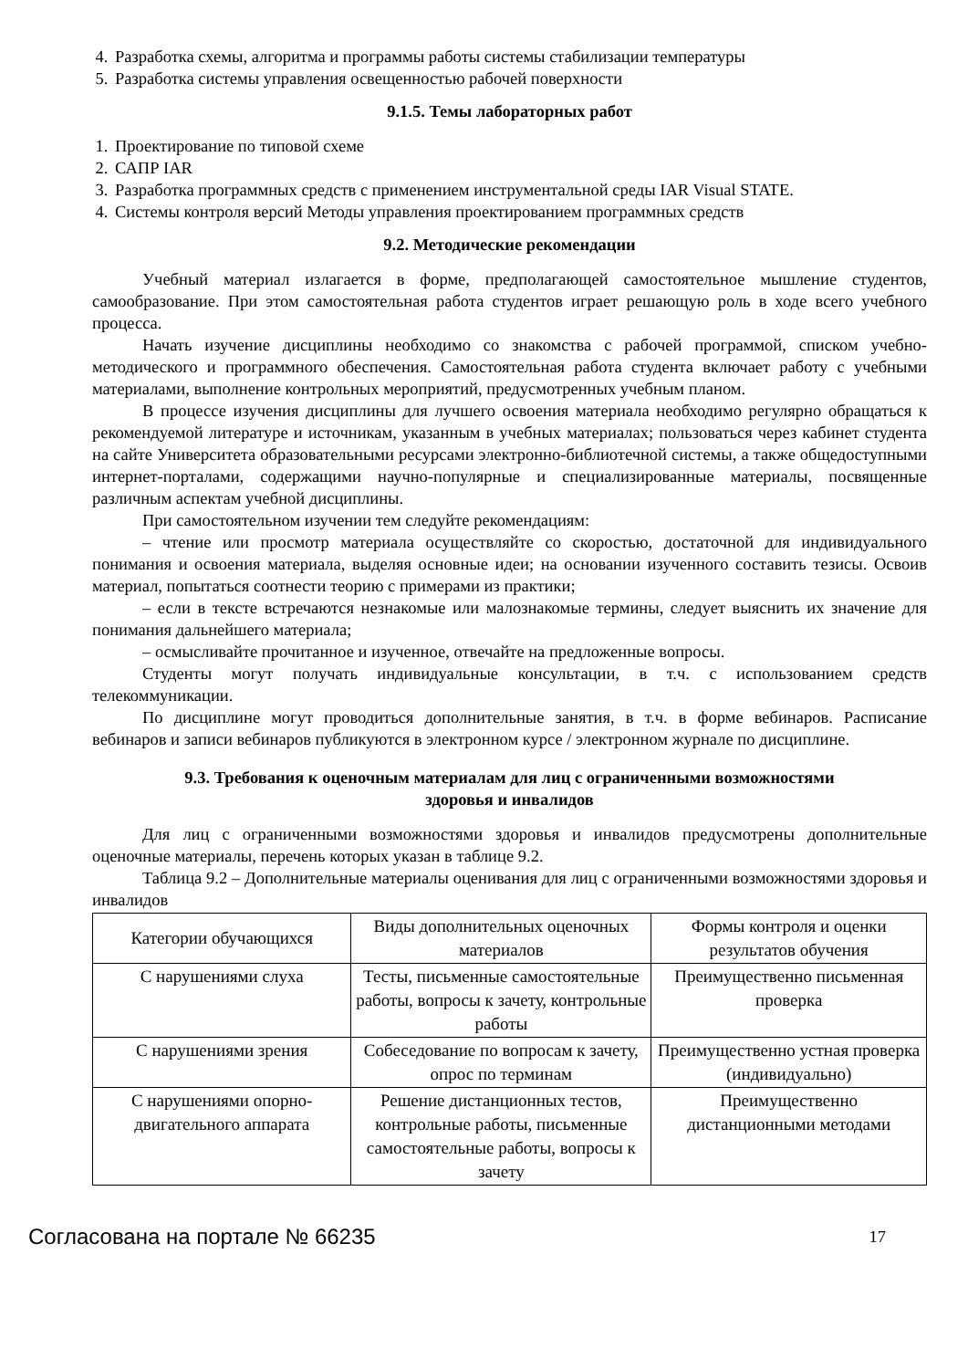4. Разработка схемы, алгоритма и программы работы системы стабилизации температуры
5. Разработка системы управления освещенностью рабочей поверхности
9.1.5. Темы лабораторных работ
1. Проектирование по типовой схеме
2. САПР IAR
3. Разработка программных средств с применением инструментальной среды IAR Visual STATE.
4. Системы контроля версий Методы управления проектированием программных средств
9.2. Методические рекомендации
Учебный материал излагается в форме, предполагающей самостоятельное мышление студентов, самообразование. При этом самостоятельная работа студентов играет решающую роль в ходе всего учебного процесса.
Начать изучение дисциплины необходимо со знакомства с рабочей программой, списком учебно-методического и программного обеспечения. Самостоятельная работа студента включает работу с учебными материалами, выполнение контрольных мероприятий, предусмотренных учебным планом.
В процессе изучения дисциплины для лучшего освоения материала необходимо регулярно обращаться к рекомендуемой литературе и источникам, указанным в учебных материалах; пользоваться через кабинет студента на сайте Университета образовательными ресурсами электронно-библиотечной системы, а также общедоступными интернет-порталами, содержащими научно-популярные и специализированные материалы, посвященные различным аспектам учебной дисциплины.
При самостоятельном изучении тем следуйте рекомендациям:
– чтение или просмотр материала осуществляйте со скоростью, достаточной для индивидуального понимания и освоения материала, выделяя основные идеи; на основании изученного составить тезисы. Освоив материал, попытаться соотнести теорию с примерами из практики;
– если в тексте встречаются незнакомые или малознакомые термины, следует выяснить их значение для понимания дальнейшего материала;
– осмысливайте прочитанное и изученное, отвечайте на предложенные вопросы.
Студенты могут получать индивидуальные консультации, в т.ч. с использованием средств телекоммуникации.
По дисциплине могут проводиться дополнительные занятия, в т.ч. в форме вебинаров. Расписание вебинаров и записи вебинаров публикуются в электронном курсе / электронном журнале по дисциплине.
9.3. Требования к оценочным материалам для лиц с ограниченными возможностями
здоровья и инвалидов
Для лиц с ограниченными возможностями здоровья и инвалидов предусмотрены дополнительные оценочные материалы, перечень которых указан в таблице 9.2.
Таблица 9.2 – Дополнительные материалы оценивания для лиц с ограниченными возможностями здоровья и инвалидов
| Категории обучающихся | Виды дополнительных оценочных материалов | Формы контроля и оценки результатов обучения |
| С нарушениями слуха | Тесты, письменные самостоятельные работы, вопросы к зачету, контрольные работы | Преимущественно письменная проверка |
| С нарушениями зрения | Собеседование по вопросам к зачету, опрос по терминам | Преимущественно устная проверка (индивидуально) |
| С нарушениями опорно-двигательного аппарата | Решение дистанционных тестов, контрольные работы, письменные самостоятельные работы, вопросы к зачету | Преимущественно дистанционными методами |
Согласована на портале № 66235 17